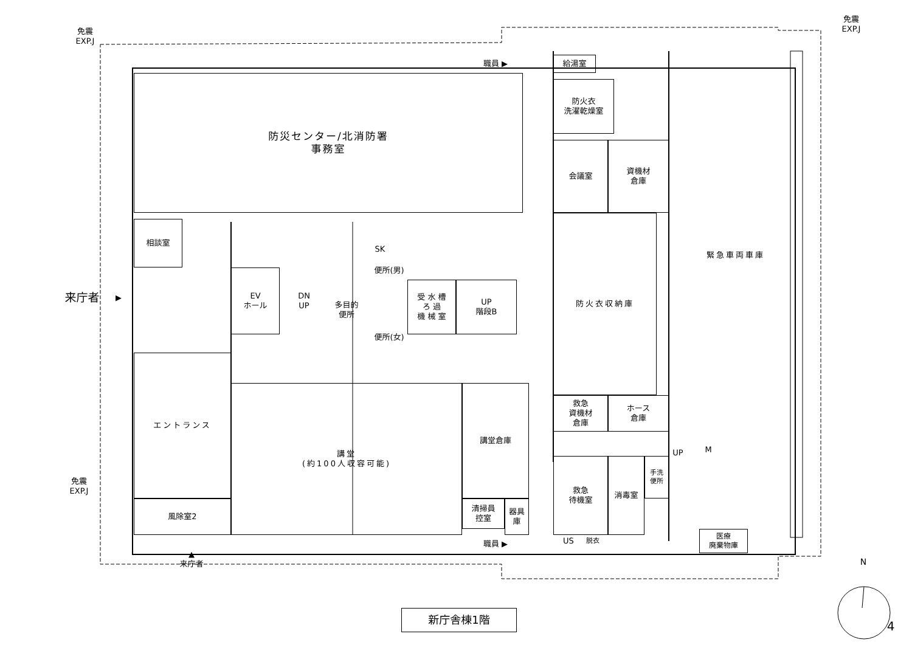免震
EXP.J
免震
EXP.J
職員 ▶
給湯室
防災センター/北消防署
事務室
防火衣
洗濯乾燥室
会議室
資機材
倉庫
緊急車両車庫
防火衣収納庫
相談室
SK
便所(男)
EV
ホール
DN
UP
来庁者
▶
多目的
便所
受 水 槽
ろ 過
機 械 室
UP
階段B
便所(女)
エントランス
講堂
(約100人収容可能)
講堂倉庫
救急
資機材
倉庫
ホース
倉庫
M
UP
救急
待機室
消毒室
手洗
便所
免震
EXP.J
風除室2
清掃員
控室
器具
庫
US
脱衣
医療
廃棄物庫
職員 ▶
▲
来庁者
N
新庁舎棟1階
4